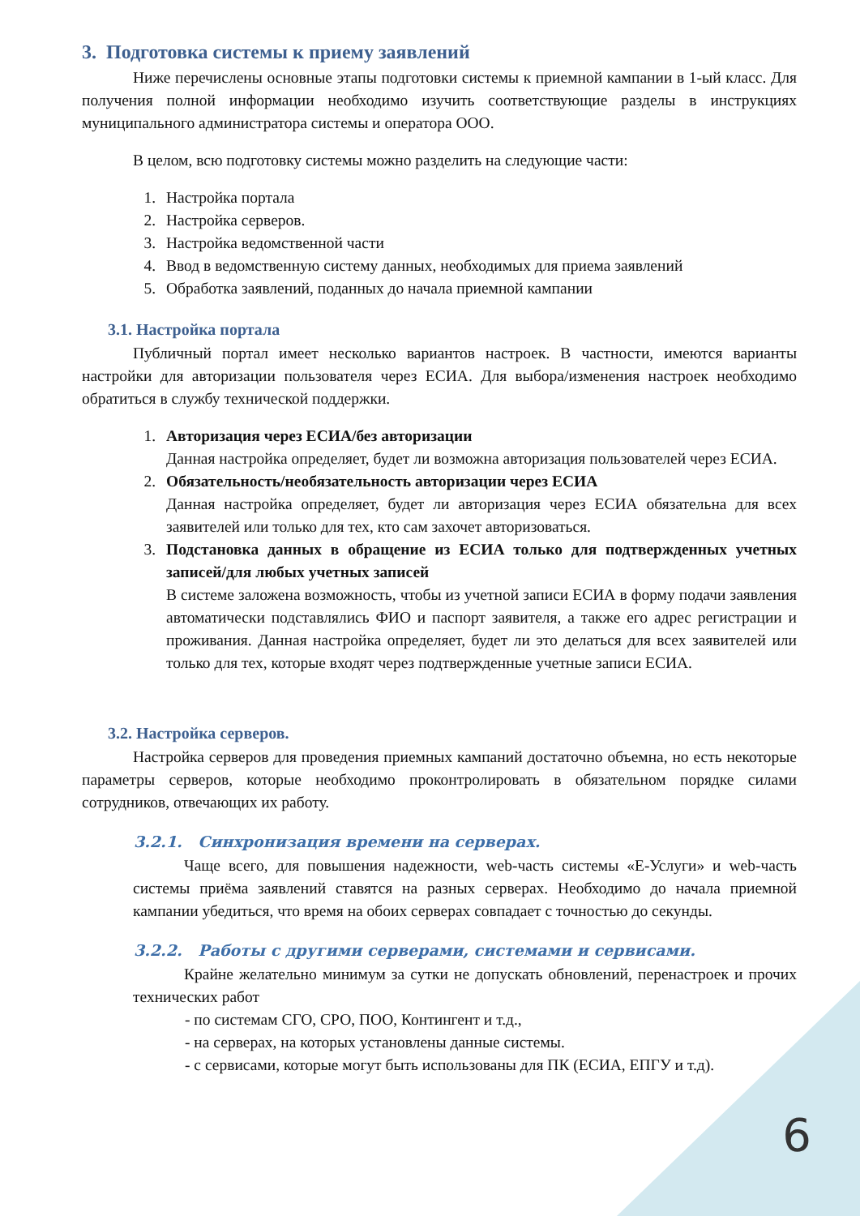3. Подготовка системы к приему заявлений
Ниже перечислены основные этапы подготовки системы к приемной кампании в 1-ый класс. Для получения полной информации необходимо изучить соответствующие разделы в инструкциях муниципального администратора системы и оператора ООО.
В целом, всю подготовку системы можно разделить на следующие части:
1. Настройка портала
2. Настройка серверов.
3. Настройка ведомственной части
4. Ввод в ведомственную систему данных, необходимых для приема заявлений
5. Обработка заявлений, поданных до начала приемной кампании
3.1. Настройка портала
Публичный портал имеет несколько вариантов настроек. В частности, имеются варианты настройки для авторизации пользователя через ЕСИА. Для выбора/изменения настроек необходимо обратиться в службу технической поддержки.
1. Авторизация через ЕСИА/без авторизации
Данная настройка определяет, будет ли возможна авторизация пользователей через ЕСИА.
2. Обязательность/необязательность авторизации через ЕСИА
Данная настройка определяет, будет ли авторизация через ЕСИА обязательна для всех заявителей или только для тех, кто сам захочет авторизоваться.
3. Подстановка данных в обращение из ЕСИА только для подтвержденных учетных записей/для любых учетных записей
В системе заложена возможность, чтобы из учетной записи ЕСИА в форму подачи заявления автоматически подставлялись ФИО и паспорт заявителя, а также его адрес регистрации и проживания. Данная настройка определяет, будет ли это делаться для всех заявителей или только для тех, которые входят через подтвержденные учетные записи ЕСИА.
3.2. Настройка серверов.
Настройка серверов для проведения приемных кампаний достаточно объемна, но есть некоторые параметры серверов, которые необходимо проконтролировать в обязательном порядке силами сотрудников, отвечающих их работу.
3.2.1. Синхронизация времени на серверах.
Чаще всего, для повышения надежности, web-часть системы «Е-Услуги» и web-часть системы приёма заявлений ставятся на разных серверах. Необходимо до начала приемной кампании убедиться, что время на обоих серверах совпадает с точностью до секунды.
3.2.2. Работы с другими серверами, системами и сервисами.
Крайне желательно минимум за сутки не допускать обновлений, перенастроек и прочих технических работ
- по системам СГО, СРО, ПОО, Контингент и т.д.,
- на серверах, на которых установлены данные системы.
- с сервисами, которые могут быть использованы для ПК (ЕСИА, ЕПГУ и т.д).
6